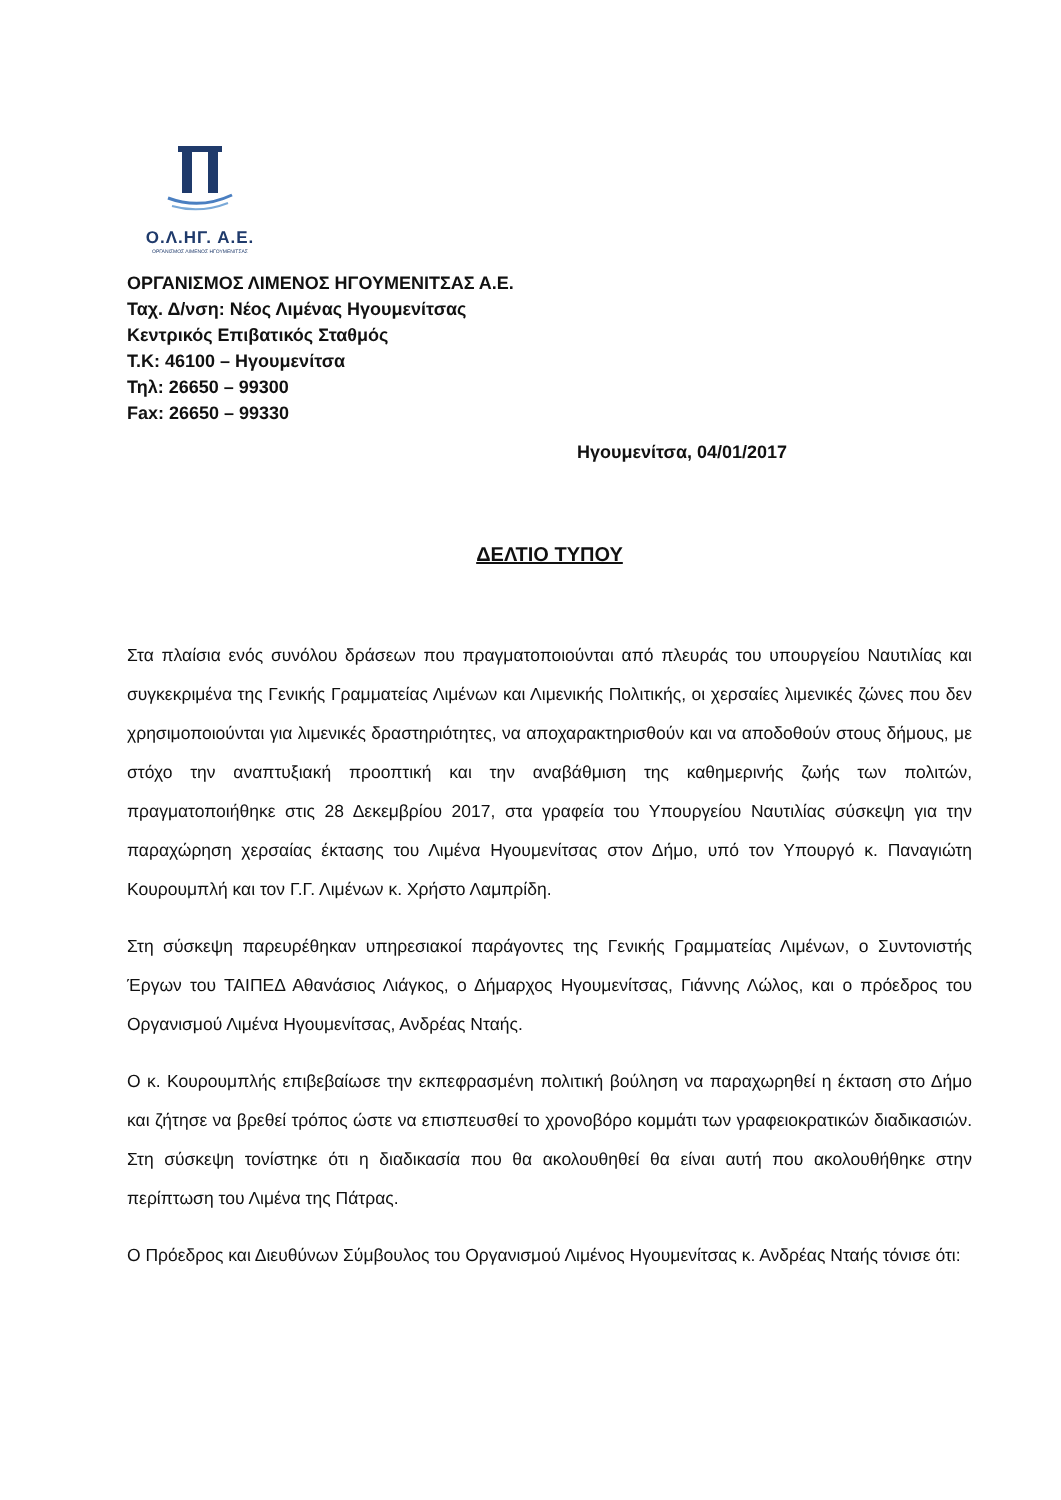Ο.Λ.ΗΓ. Α.Ε.
ΟΡΓΑΝΙΣΜΟΣ ΛΙΜΕΝΟΣ ΗΓΟΥΜΕΝΙΤΣΑΣ
ΟΡΓΑΝΙΣΜΟΣ ΛΙΜΕΝΟΣ ΗΓΟΥΜΕΝΙΤΣΑΣ Α.Ε.
Ταχ. Δ/νση: Νέος Λιμένας Ηγουμενίτσας
Κεντρικός Επιβατικός Σταθμός
Τ.Κ: 46100 – Ηγουμενίτσα
Τηλ: 26650 – 99300
Fax: 26650 – 99330
Ηγουμενίτσα, 04/01/2017
ΔΕΛΤΙΟ ΤΥΠΟΥ
Στα πλαίσια ενός συνόλου δράσεων που πραγματοποιούνται από πλευράς του υπουργείου Ναυτιλίας και συγκεκριμένα της Γενικής Γραμματείας Λιμένων και Λιμενικής Πολιτικής, οι χερσαίες λιμενικές ζώνες που δεν χρησιμοποιούνται για λιμενικές δραστηριότητες, να αποχαρακτηρισθούν και να αποδοθούν στους δήμους, με στόχο την αναπτυξιακή προοπτική και την αναβάθμιση της καθημερινής ζωής των πολιτών, πραγματοποιήθηκε στις 28 Δεκεμβρίου 2017, στα γραφεία του Υπουργείου Ναυτιλίας σύσκεψη για την παραχώρηση χερσαίας έκτασης του Λιμένα Ηγουμενίτσας στον Δήμο, υπό τον Υπουργό κ. Παναγιώτη Κουρουμπλή και τον Γ.Γ. Λιμένων κ. Χρήστο Λαμπρίδη.
Στη σύσκεψη παρευρέθηκαν υπηρεσιακοί παράγοντες της Γενικής Γραμματείας Λιμένων, ο Συντονιστής Έργων του ΤΑΙΠΕΔ Αθανάσιος Λιάγκος, ο Δήμαρχος Ηγουμενίτσας, Γιάννης Λώλος, και ο πρόεδρος του Οργανισμού Λιμένα Ηγουμενίτσας, Ανδρέας Νταής.
Ο κ. Κουρουμπλής επιβεβαίωσε την εκπεφρασμένη πολιτική βούληση να παραχωρηθεί η έκταση στο Δήμο και ζήτησε να βρεθεί τρόπος ώστε να επισπευσθεί το χρονοβόρο κομμάτι των γραφειοκρατικών διαδικασιών. Στη σύσκεψη τονίστηκε ότι η διαδικασία που θα ακολουθηθεί θα είναι αυτή που ακολουθήθηκε στην περίπτωση του Λιμένα της Πάτρας.
Ο Πρόεδρος και Διευθύνων Σύμβουλος του Οργανισμού Λιμένος Ηγουμενίτσας κ. Ανδρέας Νταής τόνισε ότι: